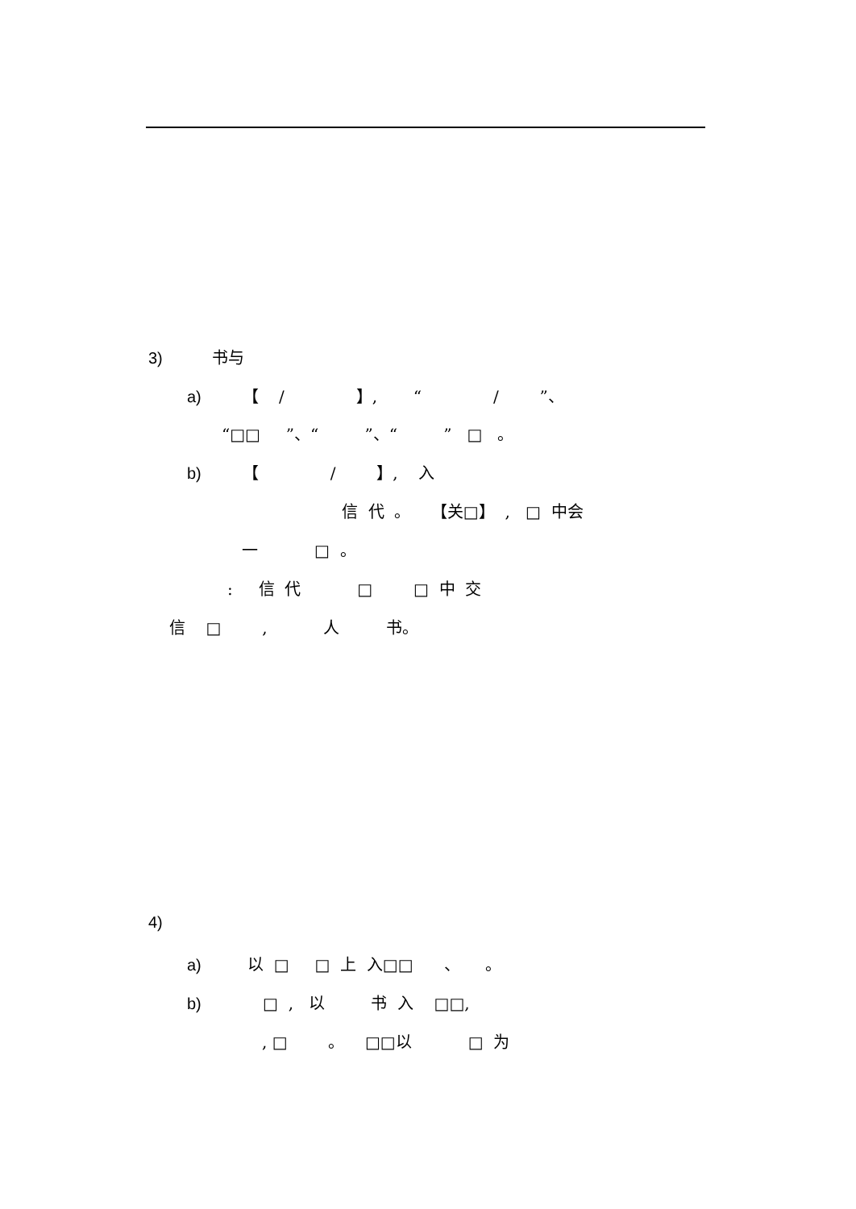3) 书与
a) 【 / 】, “ / ”、
“□□ ”、“ ”、“ ” □ 。
b) 【 / 】, 入
信 代 。 【关□】 , □ 中会
一 □ 。
: 信 代 □ □ 中 交
信 □ , 人 书。
4)
a) 以 □ □ 上 入□□ 、 。
b) □ , 以 书 入 □□,
, □ 。 □□以 □ 为